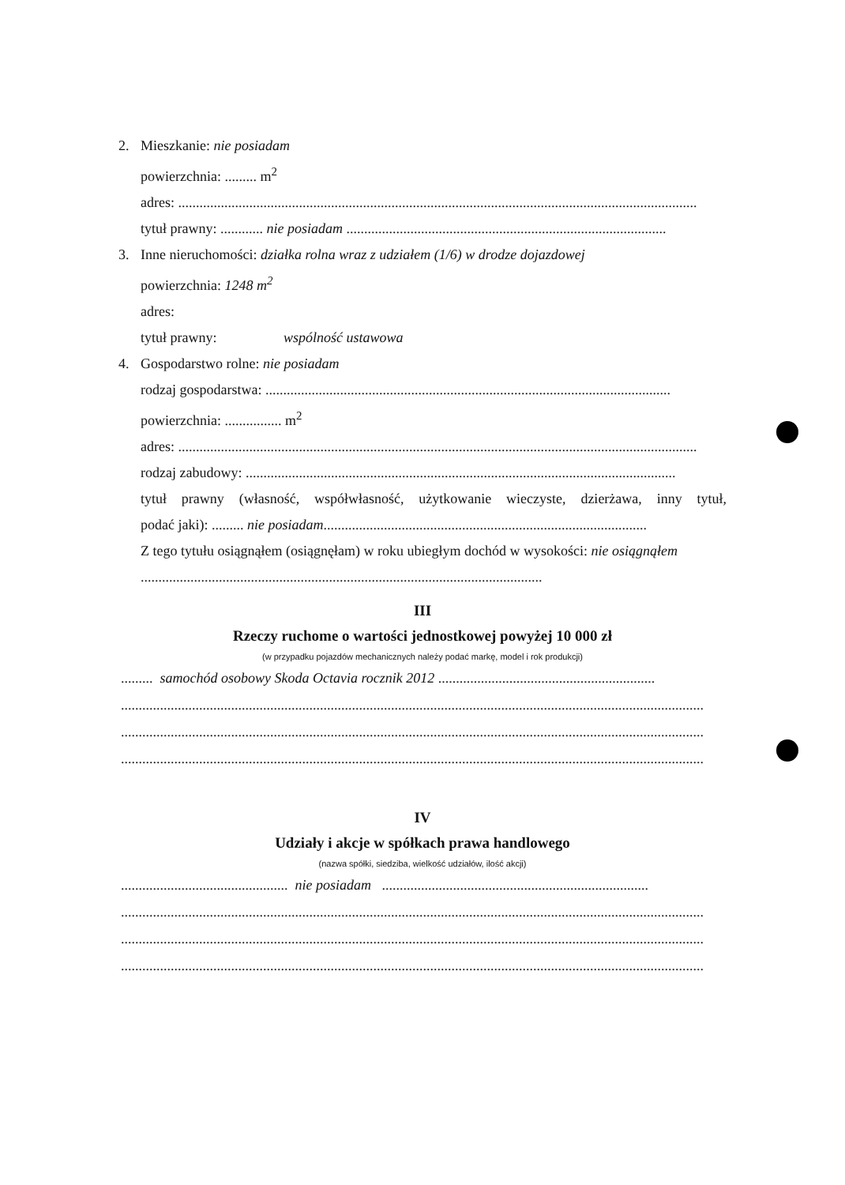2. Mieszkanie: nie posiadam
powierzchnia: ......... m<sup>2</sup>
adres: ..................................................................................................................................................
tytuł prawny: ............ nie posiadam ..........................................................................................
3. Inne nieruchomości: działka rolna wraz z udziałem (1/6) w drodze dojazdowej
powierzchnia: 1248 m<sup>2</sup>
adres:
tytuł prawny: wspólność ustawowa
4. Gospodarstwo rolne: nie posiadam
rodzaj gospodarstwa: ..................................................................................................................
powierzchnia: ................ m<sup>2</sup>
adres: ..................................................................................................................................................
rodzaj zabudowy: .........................................................................................................................
tytuł prawny (własność, współwłasność, użytkowanie wieczyste, dzierżawa, inny tytuł,
podać jaki): ......... nie posiadam...........................................................................................
Z tego tytułu osiągnąłem (osiągnęłam) w roku ubiegłym dochód w wysokości: nie osiągnąłem
.................................................................................................................
III
Rzeczy ruchome o wartości jednostkowej powyżej 10 000 zł
(w przypadku pojazdów mechanicznych należy podać markę, model i rok produkcji)
......... samochód osobowy Skoda Octavia rocznik 2012 .............................................................
....................................................................................................................................................................
....................................................................................................................................................................
....................................................................................................................................................................
IV
Udziały i akcje w spółkach prawa handlowego
(nazwa spółki, siedziba, wielkość udziałów, ilość akcji)
............................................... nie posiadam ...........................................................................
....................................................................................................................................................................
....................................................................................................................................................................
....................................................................................................................................................................